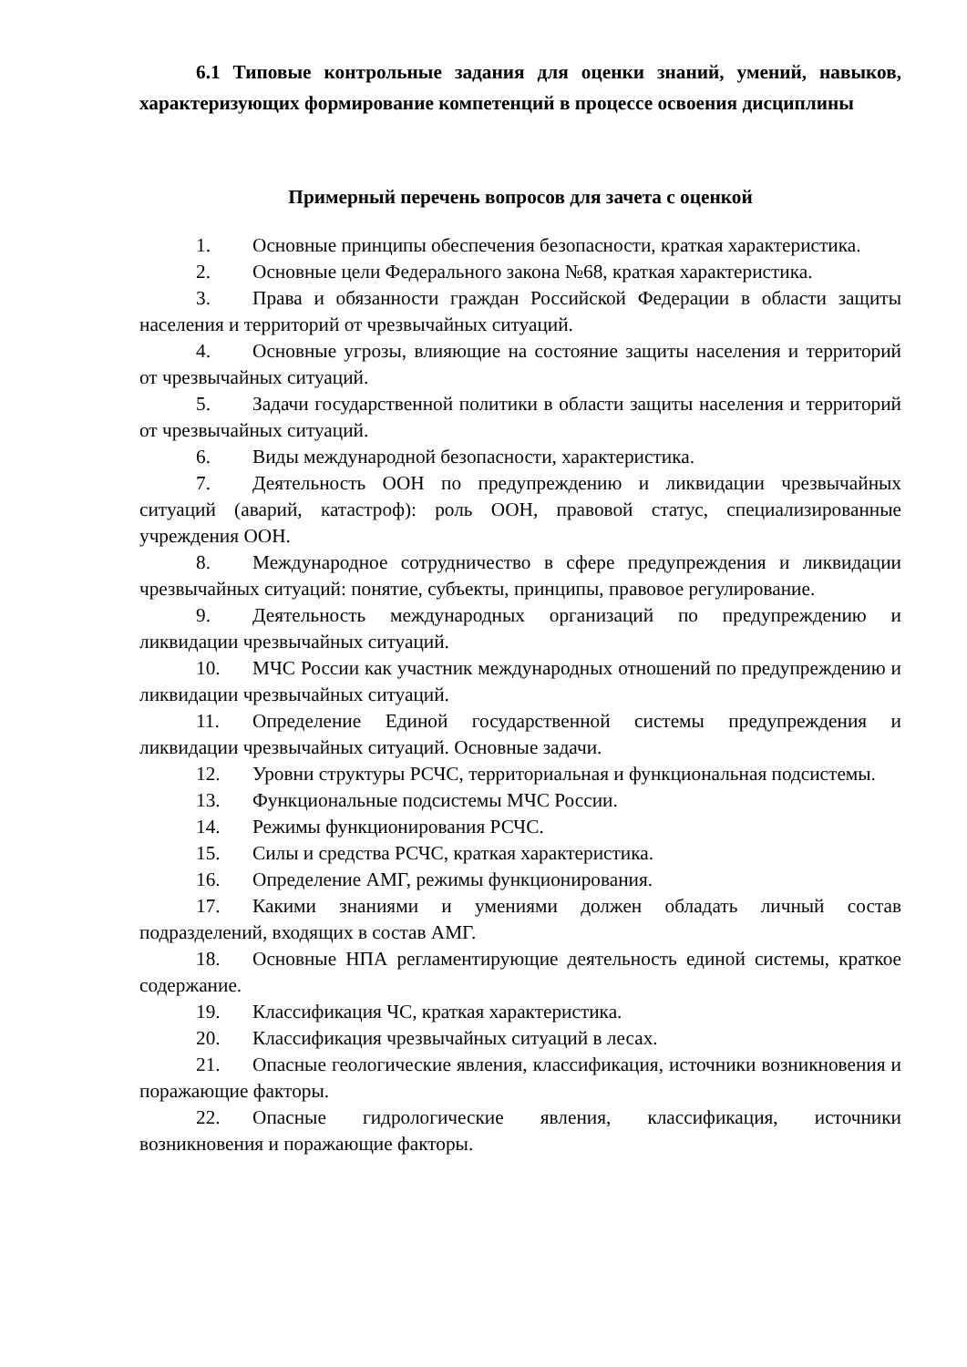6.1 Типовые контрольные задания для оценки знаний, умений, навыков, характеризующих формирование компетенций в процессе освоения дисциплины
Примерный перечень вопросов для зачета с оценкой
1. Основные принципы обеспечения безопасности, краткая характеристика.
2. Основные цели Федерального закона №68, краткая характеристика.
3. Права и обязанности граждан Российской Федерации в области защиты населения и территорий от чрезвычайных ситуаций.
4. Основные угрозы, влияющие на состояние защиты населения и территорий от чрезвычайных ситуаций.
5. Задачи государственной политики в области защиты населения и территорий от чрезвычайных ситуаций.
6. Виды международной безопасности, характеристика.
7. Деятельность ООН по предупреждению и ликвидации чрезвычайных ситуаций (аварий, катастроф): роль ООН, правовой статус, специализированные учреждения ООН.
8. Международное сотрудничество в сфере предупреждения и ликвидации чрезвычайных ситуаций: понятие, субъекты, принципы, правовое регулирование.
9. Деятельность международных организаций по предупреждению и ликвидации чрезвычайных ситуаций.
10. МЧС России как участник международных отношений по предупреждению и ликвидации чрезвычайных ситуаций.
11. Определение Единой государственной системы предупреждения и ликвидации чрезвычайных ситуаций. Основные задачи.
12. Уровни структуры РСЧС, территориальная и функциональная подсистемы.
13. Функциональные подсистемы МЧС России.
14. Режимы функционирования РСЧС.
15. Силы и средства РСЧС, краткая характеристика.
16. Определение АМГ, режимы функционирования.
17. Какими знаниями и умениями должен обладать личный состав подразделений, входящих в состав АМГ.
18. Основные НПА регламентирующие деятельность единой системы, краткое содержание.
19. Классификация ЧС, краткая характеристика.
20. Классификация чрезвычайных ситуаций в лесах.
21. Опасные геологические явления, классификация, источники возникновения и поражающие факторы.
22. Опасные гидрологические явления, классификация, источники возникновения и поражающие факторы.